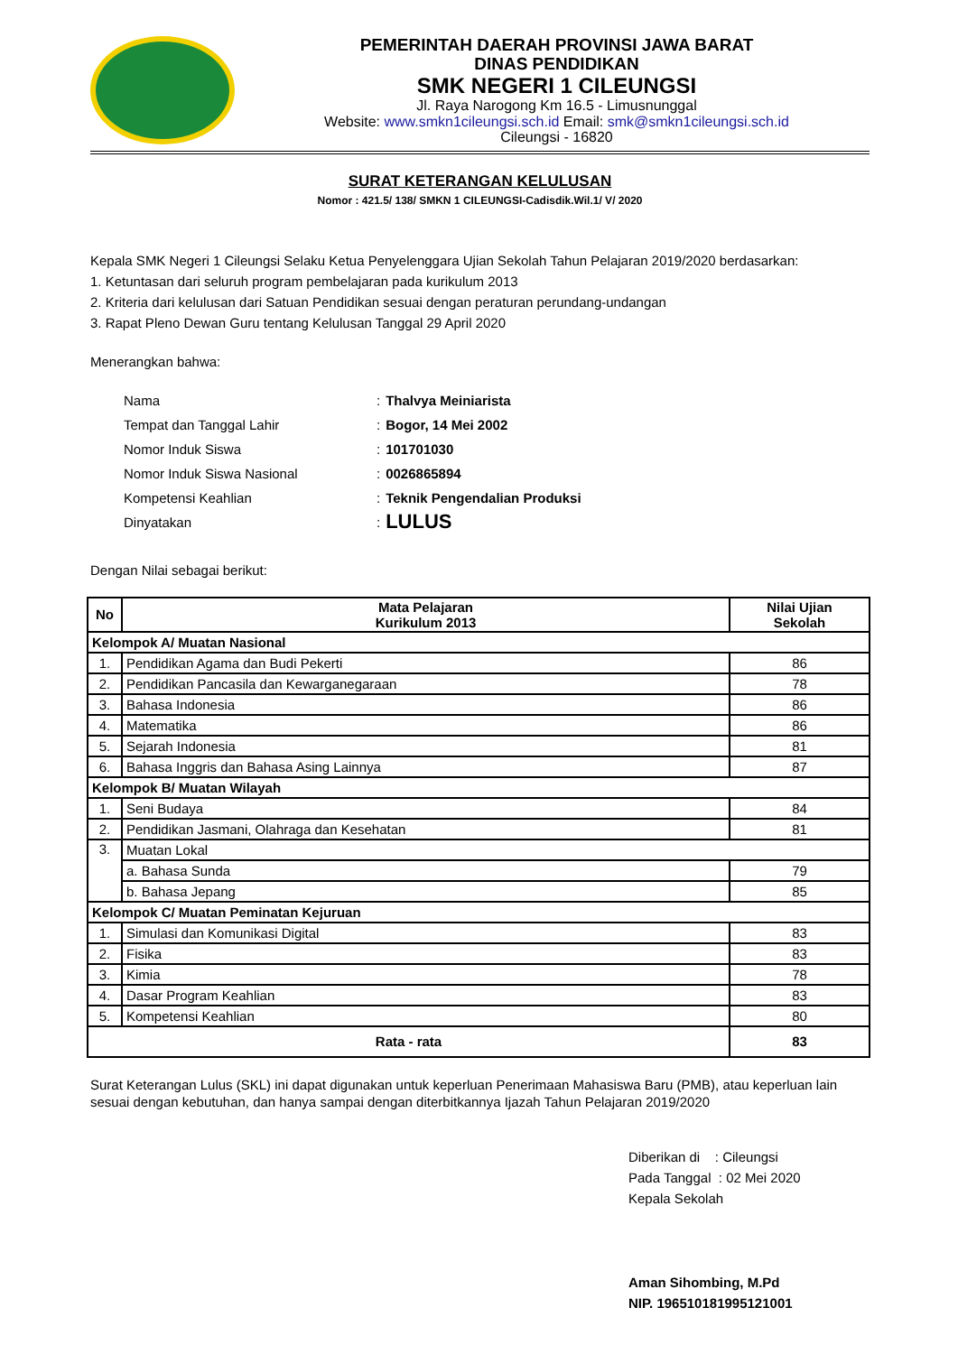PEMERINTAH DAERAH PROVINSI JAWA BARAT
DINAS PENDIDIKAN
SMK NEGERI 1 CILEUNGSI
Jl. Raya Narogong Km 16.5 - Limusnunggal
Website: www.smkn1cileungsi.sch.id Email: smk@smkn1cileungsi.sch.id
Cileungsi - 16820
SURAT KETERANGAN KELULUSAN
Nomor : 421.5/ 138/ SMKN 1 CILEUNGSI-Cadisdik.Wil.1/ V/ 2020
Kepala SMK Negeri 1 Cileungsi Selaku Ketua Penyelenggara Ujian Sekolah Tahun Pelajaran 2019/2020 berdasarkan:
1. Ketuntasan dari seluruh program pembelajaran pada kurikulum 2013
2. Kriteria dari kelulusan dari Satuan Pendidikan sesuai dengan peraturan perundang-undangan
3. Rapat Pleno Dewan Guru tentang Kelulusan Tanggal 29 April 2020
Menerangkan bahwa:
Nama: Thalvya Meiniarista
Tempat dan Tanggal Lahir: Bogor, 14 Mei 2002
Nomor Induk Siswa: 101701030
Nomor Induk Siswa Nasional: 0026865894
Kompetensi Keahlian: Teknik Pengendalian Produksi
Dinyatakan: LULUS
Dengan Nilai sebagai berikut:
| No | Mata Pelajaran Kurikulum 2013 | Nilai Ujian Sekolah |
| --- | --- | --- |
| Kelompok A/ Muatan Nasional | | |
| 1. | Pendidikan Agama dan Budi Pekerti | 86 |
| 2. | Pendidikan Pancasila dan Kewarganegaraan | 78 |
| 3. | Bahasa Indonesia | 86 |
| 4. | Matematika | 86 |
| 5. | Sejarah Indonesia | 81 |
| 6. | Bahasa Inggris dan Bahasa Asing Lainnya | 87 |
| Kelompok B/ Muatan Wilayah | | |
| 1. | Seni Budaya | 84 |
| 2. | Pendidikan Jasmani, Olahraga dan Kesehatan | 81 |
| 3. | Muatan Lokal | |
| | a. Bahasa Sunda | 79 |
| | b. Bahasa Jepang | 85 |
| Kelompok C/ Muatan Peminatan Kejuruan | | |
| 1. | Simulasi dan Komunikasi Digital | 83 |
| 2. | Fisika | 83 |
| 3. | Kimia | 78 |
| 4. | Dasar Program Keahlian | 83 |
| 5. | Kompetensi Keahlian | 80 |
| Rata - rata | | 83 |
Surat Keterangan Lulus (SKL) ini dapat digunakan untuk keperluan Penerimaan Mahasiswa Baru (PMB), atau keperluan lain sesuai dengan kebutuhan, dan hanya sampai dengan diterbitkannya Ijazah Tahun Pelajaran 2019/2020
Diberikan di : Cileungsi
Pada Tanggal : 02 Mei 2020
Kepala Sekolah
Aman Sihombing, M.Pd
NIP. 196510181995121001